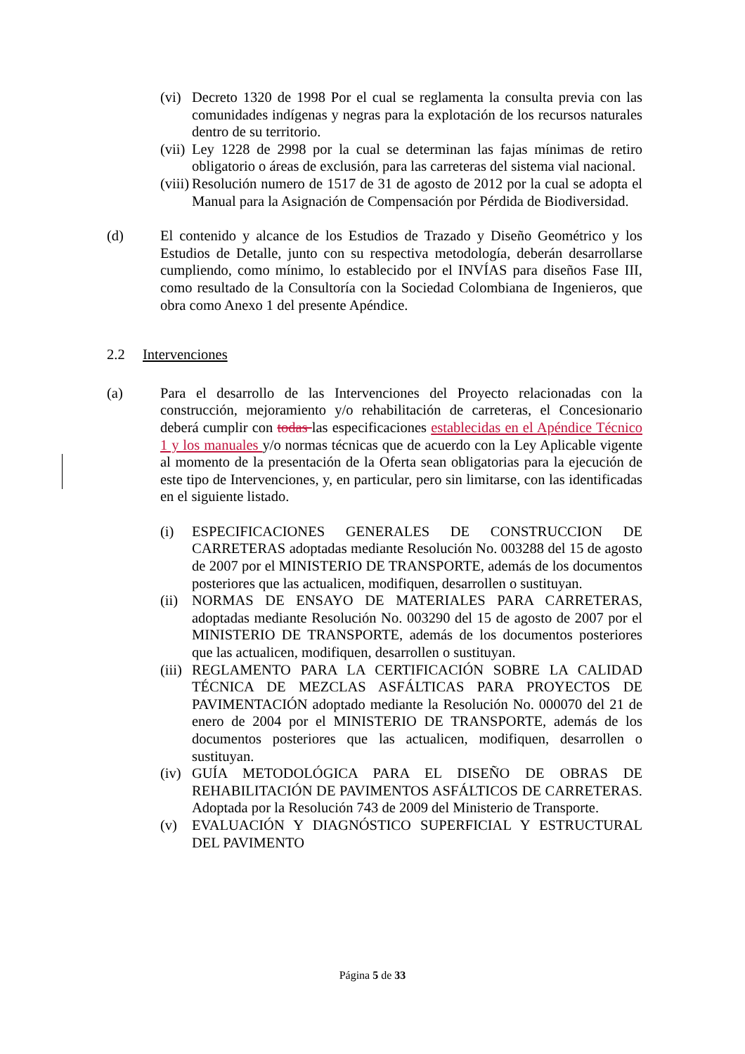(vi) Decreto 1320 de 1998 Por el cual se reglamenta la consulta previa con las comunidades indígenas y negras para la explotación de los recursos naturales dentro de su territorio.
(vii) Ley 1228 de 2998 por la cual se determinan las fajas mínimas de retiro obligatorio o áreas de exclusión, para las carreteras del sistema vial nacional.
(viii) Resolución numero de 1517 de 31 de agosto de 2012 por la cual se adopta el Manual para la Asignación de Compensación por Pérdida de Biodiversidad.
(d) El contenido y alcance de los Estudios de Trazado y Diseño Geométrico y los Estudios de Detalle, junto con su respectiva metodología, deberán desarrollarse cumpliendo, como mínimo, lo establecido por el INVÍAS para diseños Fase III, como resultado de la Consultoría con la Sociedad Colombiana de Ingenieros, que obra como Anexo 1 del presente Apéndice.
2.2 Intervenciones
(a) Para el desarrollo de las Intervenciones del Proyecto relacionadas con la construcción, mejoramiento y/o rehabilitación de carreteras, el Concesionario deberá cumplir con todas las especificaciones establecidas en el Apéndice Técnico 1 y los manuales y/o normas técnicas que de acuerdo con la Ley Aplicable vigente al momento de la presentación de la Oferta sean obligatorias para la ejecución de este tipo de Intervenciones, y, en particular, pero sin limitarse, con las identificadas en el siguiente listado.
(i) ESPECIFICACIONES GENERALES DE CONSTRUCCION DE CARRETERAS adoptadas mediante Resolución No. 003288 del 15 de agosto de 2007 por el MINISTERIO DE TRANSPORTE, además de los documentos posteriores que las actualicen, modifiquen, desarrollen o sustituyan.
(ii) NORMAS DE ENSAYO DE MATERIALES PARA CARRETERAS, adoptadas mediante Resolución No. 003290 del 15 de agosto de 2007 por el MINISTERIO DE TRANSPORTE, además de los documentos posteriores que las actualicen, modifiquen, desarrollen o sustituyan.
(iii) REGLAMENTO PARA LA CERTIFICACIÓN SOBRE LA CALIDAD TÉCNICA DE MEZCLAS ASFÁLTICAS PARA PROYECTOS DE PAVIMENTACIÓN adoptado mediante la Resolución No. 000070 del 21 de enero de 2004 por el MINISTERIO DE TRANSPORTE, además de los documentos posteriores que las actualicen, modifiquen, desarrollen o sustituyan.
(iv) GUÍA METODOLÓGICA PARA EL DISEÑO DE OBRAS DE REHABILITACIÓN DE PAVIMENTOS ASFÁLTICOS DE CARRETERAS. Adoptada por la Resolución 743 de 2009 del Ministerio de Transporte.
(v) EVALUACIÓN Y DIAGNÓSTICO SUPERFICIAL Y ESTRUCTURAL DEL PAVIMENTO
Página 5 de 33